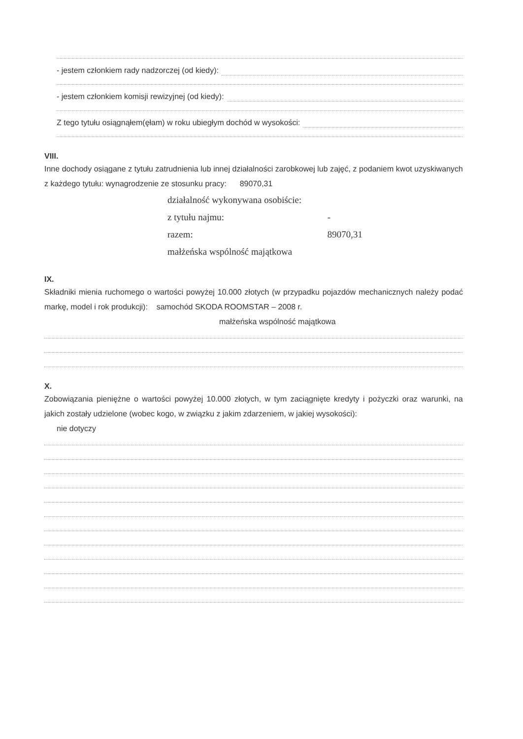- jestem członkiem rady nadzorczej (od kiedy):
- jestem członkiem komisji rewizyjnej (od kiedy):
Z tego tytułu osiągnąłem(ęłam) w roku ubiegłym dochód w wysokości:
VIII.
Inne dochody osiągane z tytułu zatrudnienia lub innej działalności zarobkowej lub zajęć, z podaniem kwot uzyskiwanych z każdego tytułu: wynagrodzenie ze stosunku pracy: 89070,31
działalność wykonywana osobiście:
z tytułu najmu: -
razem: 89070,31
małżeńska wspólność majątkowa
IX.
Składniki mienia ruchomego o wartości powyżej 10.000 złotych (w przypadku pojazdów mechanicznych należy podać markę, model i rok produkcji): samochód SKODA ROOMSTAR – 2008 r.
małżeńska wspólność majątkowa
X.
Zobowiązania pieniężne o wartości powyżej 10.000 złotych, w tym zaciągnięte kredyty i pożyczki oraz warunki, na jakich zostały udzielone (wobec kogo, w związku z jakim zdarzeniem, w jakiej wysokości):
nie dotyczy